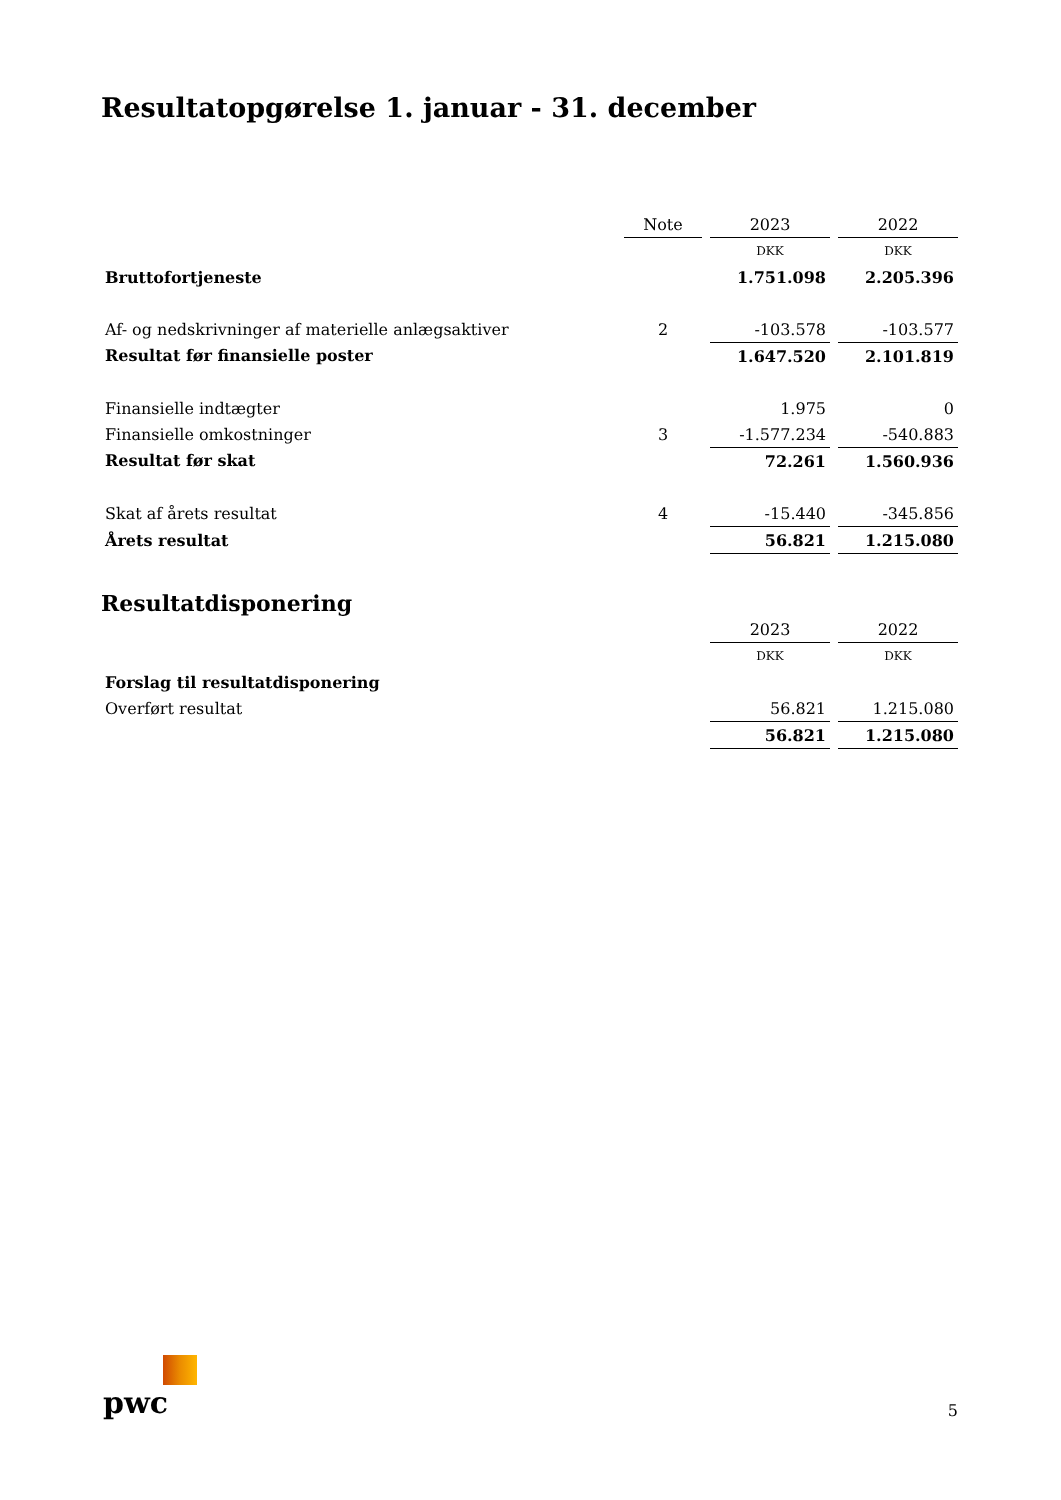Resultatopgørelse 1. januar - 31. december
| | Note | | 2023 | | 2022 |
| --- | --- | --- | --- | --- | --- |
| | | | DKK | | DKK |
| Bruttofortjeneste | | | 1.751.098 | | 2.205.396 |
| Af- og nedskrivninger af materielle anlægsaktiver | 2 | | -103.578 | | -103.577 |
| Resultat før finansielle poster | | | 1.647.520 | | 2.101.819 |
| Finansielle indtægter | | | 1.975 | | 0 |
| Finansielle omkostninger | 3 | | -1.577.234 | | -540.883 |
| Resultat før skat | | | 72.261 | | 1.560.936 |
| Skat af årets resultat | 4 | | -15.440 | | -345.856 |
| Årets resultat | | | 56.821 | | 1.215.080 |
Resultatdisponering
| | | | 2023 | | 2022 |
| --- | --- | --- | --- | --- | --- |
| | | | DKK | | DKK |
| Forslag til resultatdisponering | | | | | |
| Overført resultat | | | 56.821 | | 1.215.080 |
| | | | 56.821 | | 1.215.080 |
pwc
5